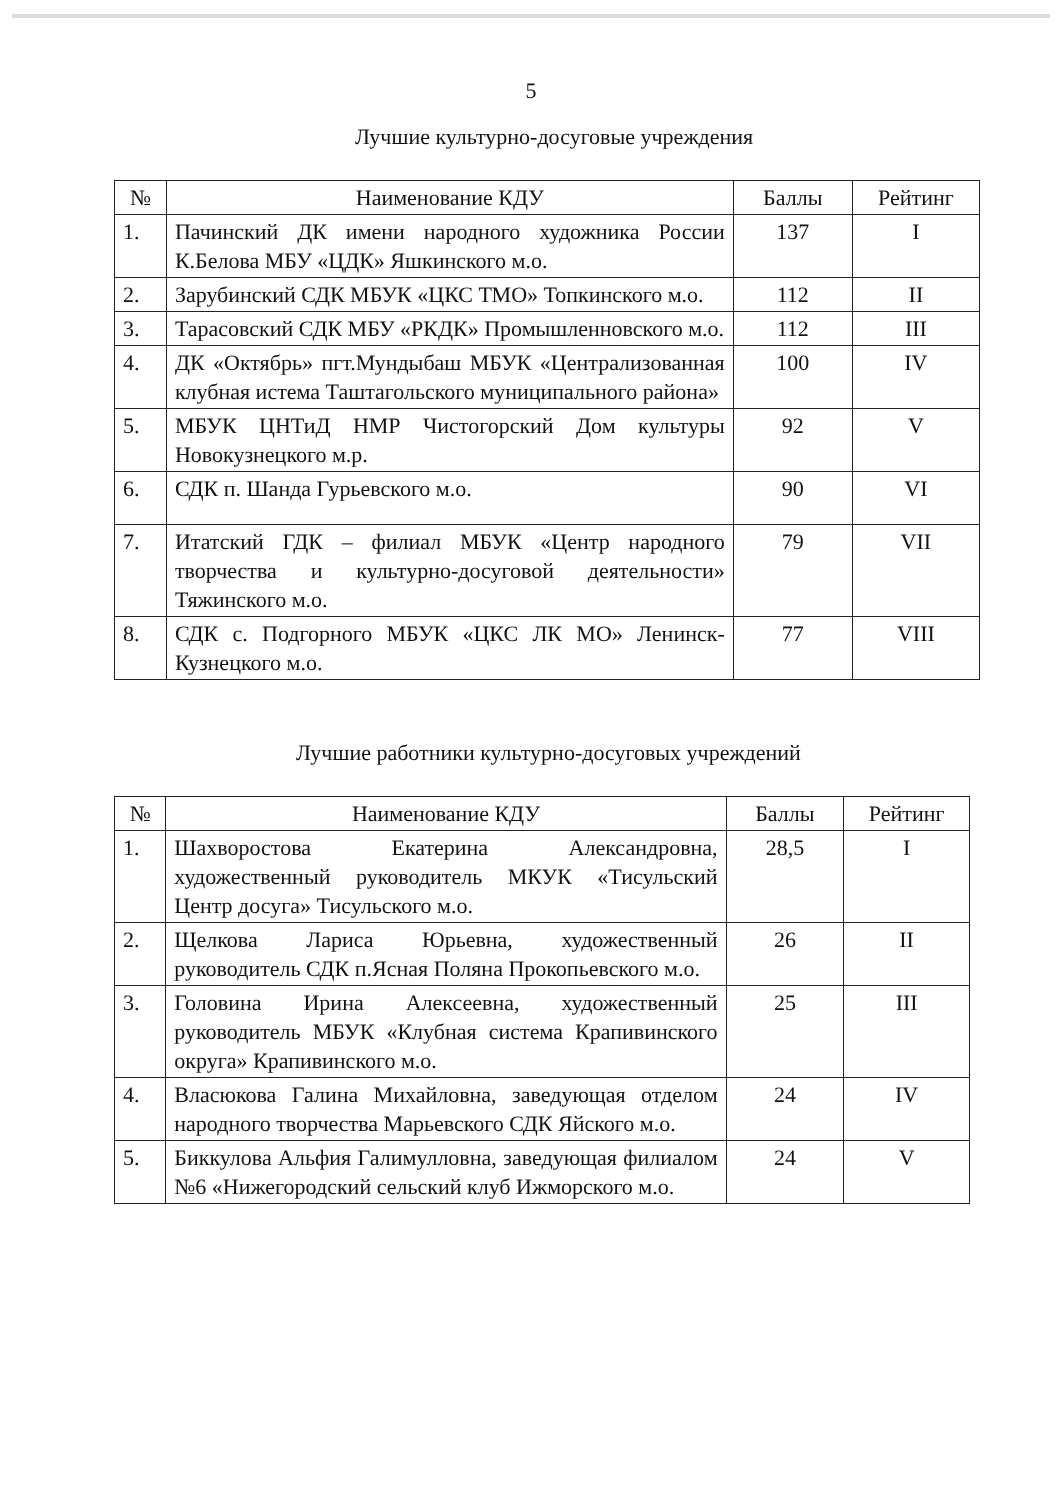5
Лучшие культурно-досуговые учреждения
| № | Наименование КДУ | Баллы | Рейтинг |
| --- | --- | --- | --- |
| 1. | Пачинский ДК имени народного художника России К.Белова МБУ «ЦДК» Яшкинского м.о. | 137 | I |
| 2. | Зарубинский СДК МБУК «ЦКС ТМО» Топкинского м.о. | 112 | II |
| 3. | Тарасовский СДК МБУ «РКДК» Промышленновского м.о. | 112 | III |
| 4. | ДК «Октябрь» пгт.Мундыбаш МБУК «Централизованная клубная истема Таштагольского муниципального района» | 100 | IV |
| 5. | МБУК ЦНТиД НМР Чистогорский Дом культуры Новокузнецкого м.р. | 92 | V |
| 6. | СДК п. Шанда Гурьевского м.о. | 90 | VI |
| 7. | Итатский ГДК – филиал МБУК «Центр народного творчества и культурно-досуговой деятельности» Тяжинского м.о. | 79 | VII |
| 8. | СДК с. Подгорного МБУК «ЦКС ЛК МО» Ленинск-Кузнецкого м.о. | 77 | VIII |
Лучшие работники культурно-досуговых учреждений
| № | Наименование КДУ | Баллы | Рейтинг |
| --- | --- | --- | --- |
| 1. | Шахворостова Екатерина Александровна, художественный руководитель МКУК «Тисульский Центр досуга» Тисульского м.о. | 28,5 | I |
| 2. | Щелкова Лариса Юрьевна, художественный руководитель СДК п.Ясная Поляна Прокопьевского м.о. | 26 | II |
| 3. | Головина Ирина Алексеевна, художественный руководитель МБУК «Клубная система Крапивинского округа» Крапивинского м.о. | 25 | III |
| 4. | Власюкова Галина Михайловна, заведующая отделом народного творчества Марьевского СДК Яйского м.о. | 24 | IV |
| 5. | Биккулова Альфия Галимулловна, заведующая филиалом №6 «Нижегородский сельский клуб Ижморского м.о. | 24 | V |